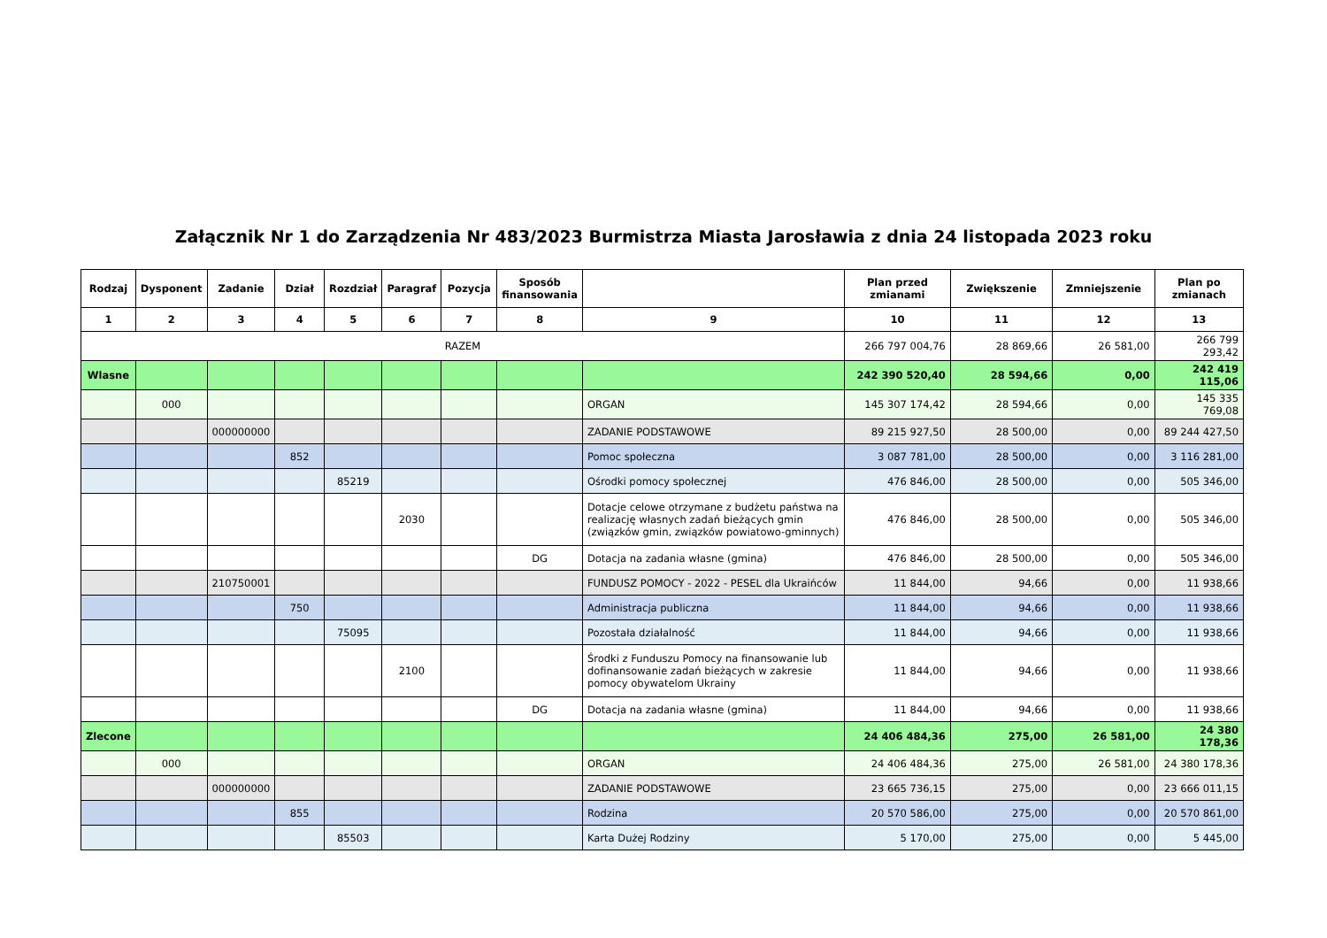Załącznik Nr 1 do Zarządzenia Nr 483/2023 Burmistrza Miasta Jarosławia z dnia 24 listopada 2023 roku
| Rodzaj | Dysponent | Zadanie | Dział | Rozdział | Paragraf | Pozycja | Sposób finansowania | | Plan przed zmianami | Zwiększenie | Zmniejszenie | Plan po zmianach |
| --- | --- | --- | --- | --- | --- | --- | --- | --- | --- | --- | --- | --- |
| 1 | 2 | 3 | 4 | 5 | 6 | 7 | 8 | 9 | 10 | 11 | 12 | 13 |
| RAZEM | | | | | | | | | 266 797 004,76 | 28 869,66 | 26 581,00 | 266 799 293,42 |
| Wlasne | | | | | | | | | 242 390 520,40 | 28 594,66 | 0,00 | 242 419 115,06 |
| | 000 | | | | | | | ORGAN | 145 307 174,42 | 28 594,66 | 0,00 | 145 335 769,08 |
| | | 000000000 | | | | | | ZADANIE PODSTAWOWE | 89 215 927,50 | 28 500,00 | 0,00 | 89 244 427,50 |
| | | | 852 | | | | | Pomoc społeczna | 3 087 781,00 | 28 500,00 | 0,00 | 3 116 281,00 |
| | | | | 85219 | | | | Ośrodki pomocy społecznej | 476 846,00 | 28 500,00 | 0,00 | 505 346,00 |
| | | | | | 2030 | | | Dotacje celowe otrzymane z budżetu państwa na realizację własnych zadań bieżących gmin (związków gmin, związków powiatowo-gminnych) | 476 846,00 | 28 500,00 | 0,00 | 505 346,00 |
| | | | | | | | DG | Dotacja na zadania własne (gmina) | 476 846,00 | 28 500,00 | 0,00 | 505 346,00 |
| | | 210750001 | | | | | | FUNDUSZ POMOCY - 2022 - PESEL dla Ukraińców | 11 844,00 | 94,66 | 0,00 | 11 938,66 |
| | | | 750 | | | | | Administracja publiczna | 11 844,00 | 94,66 | 0,00 | 11 938,66 |
| | | | | 75095 | | | | Pozostała działalność | 11 844,00 | 94,66 | 0,00 | 11 938,66 |
| | | | | | 2100 | | | Środki z Funduszu Pomocy na finansowanie lub dofinansowanie zadań bieżących w zakresie pomocy obywatelom Ukrainy | 11 844,00 | 94,66 | 0,00 | 11 938,66 |
| | | | | | | | DG | Dotacja na zadania własne (gmina) | 11 844,00 | 94,66 | 0,00 | 11 938,66 |
| Zlecone | | | | | | | | | 24 406 484,36 | 275,00 | 26 581,00 | 24 380 178,36 |
| | 000 | | | | | | | ORGAN | 24 406 484,36 | 275,00 | 26 581,00 | 24 380 178,36 |
| | | 000000000 | | | | | | ZADANIE PODSTAWOWE | 23 665 736,15 | 275,00 | 0,00 | 23 666 011,15 |
| | | | 855 | | | | | Rodzina | 20 570 586,00 | 275,00 | 0,00 | 20 570 861,00 |
| | | | | 85503 | | | | Karta Dużej Rodziny | 5 170,00 | 275,00 | 0,00 | 5 445,00 |